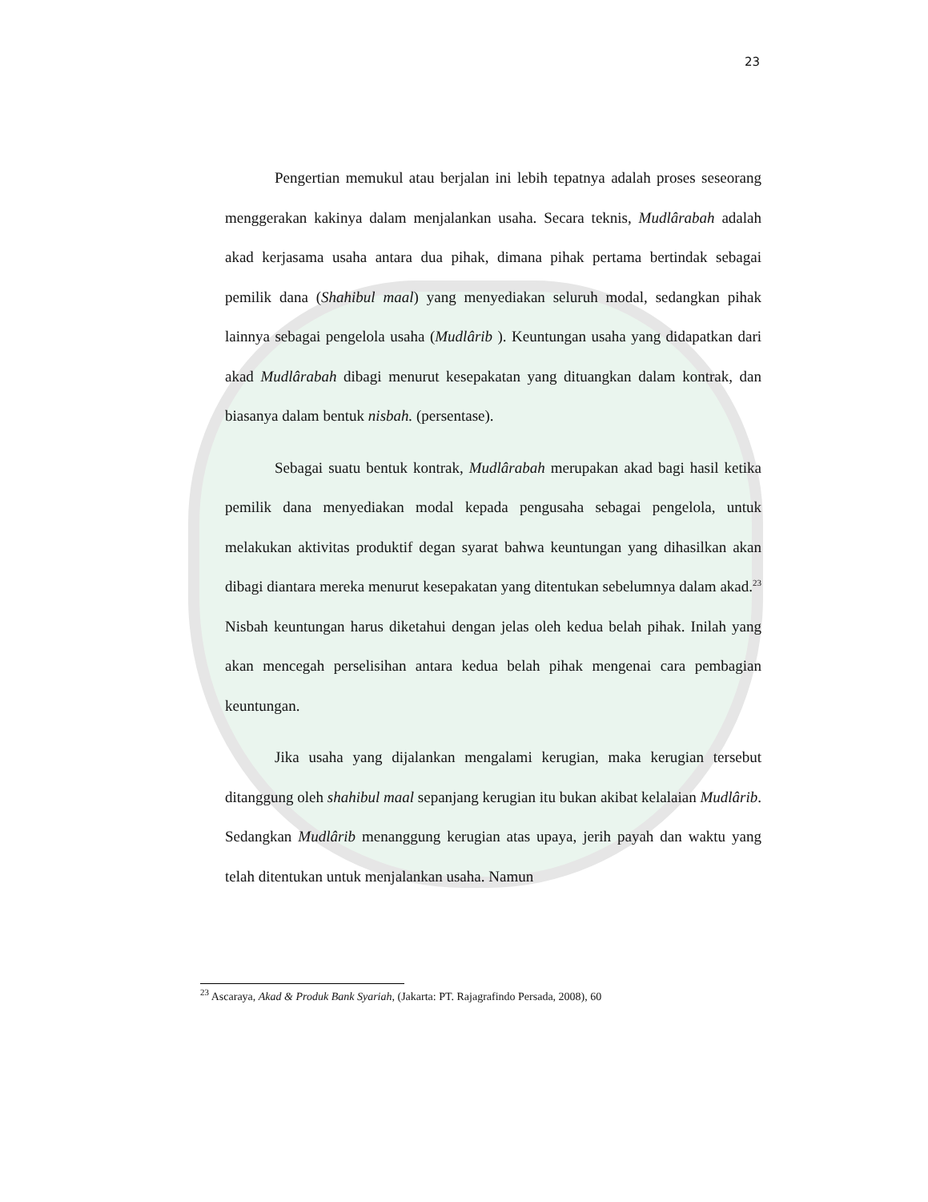23
Pengertian memukul atau berjalan ini lebih tepatnya adalah proses seseorang menggerakan kakinya dalam menjalankan usaha. Secara teknis, Mudlârabah adalah akad kerjasama usaha antara dua pihak, dimana pihak pertama bertindak sebagai pemilik dana (Shahibul maal) yang menyediakan seluruh modal, sedangkan pihak lainnya sebagai pengelola usaha (Mudlârib ). Keuntungan usaha yang didapatkan dari akad Mudlârabah dibagi menurut kesepakatan yang dituangkan dalam kontrak, dan biasanya dalam bentuk nisbah. (persentase).
Sebagai suatu bentuk kontrak, Mudlârabah merupakan akad bagi hasil ketika pemilik dana menyediakan modal kepada pengusaha sebagai pengelola, untuk melakukan aktivitas produktif degan syarat bahwa keuntungan yang dihasilkan akan dibagi diantara mereka menurut kesepakatan yang ditentukan sebelumnya dalam akad.<sup>23</sup> Nisbah keuntungan harus diketahui dengan jelas oleh kedua belah pihak. Inilah yang akan mencegah perselisihan antara kedua belah pihak mengenai cara pembagian keuntungan.
Jika usaha yang dijalankan mengalami kerugian, maka kerugian tersebut ditanggung oleh shahibul maal sepanjang kerugian itu bukan akibat kelalaian Mudlârib. Sedangkan Mudlârib menanggung kerugian atas upaya, jerih payah dan waktu yang telah ditentukan untuk menjalankan usaha. Namun
<sup>23</sup> Ascaraya, Akad & Produk Bank Syariah, (Jakarta: PT. Rajagrafindo Persada, 2008), 60